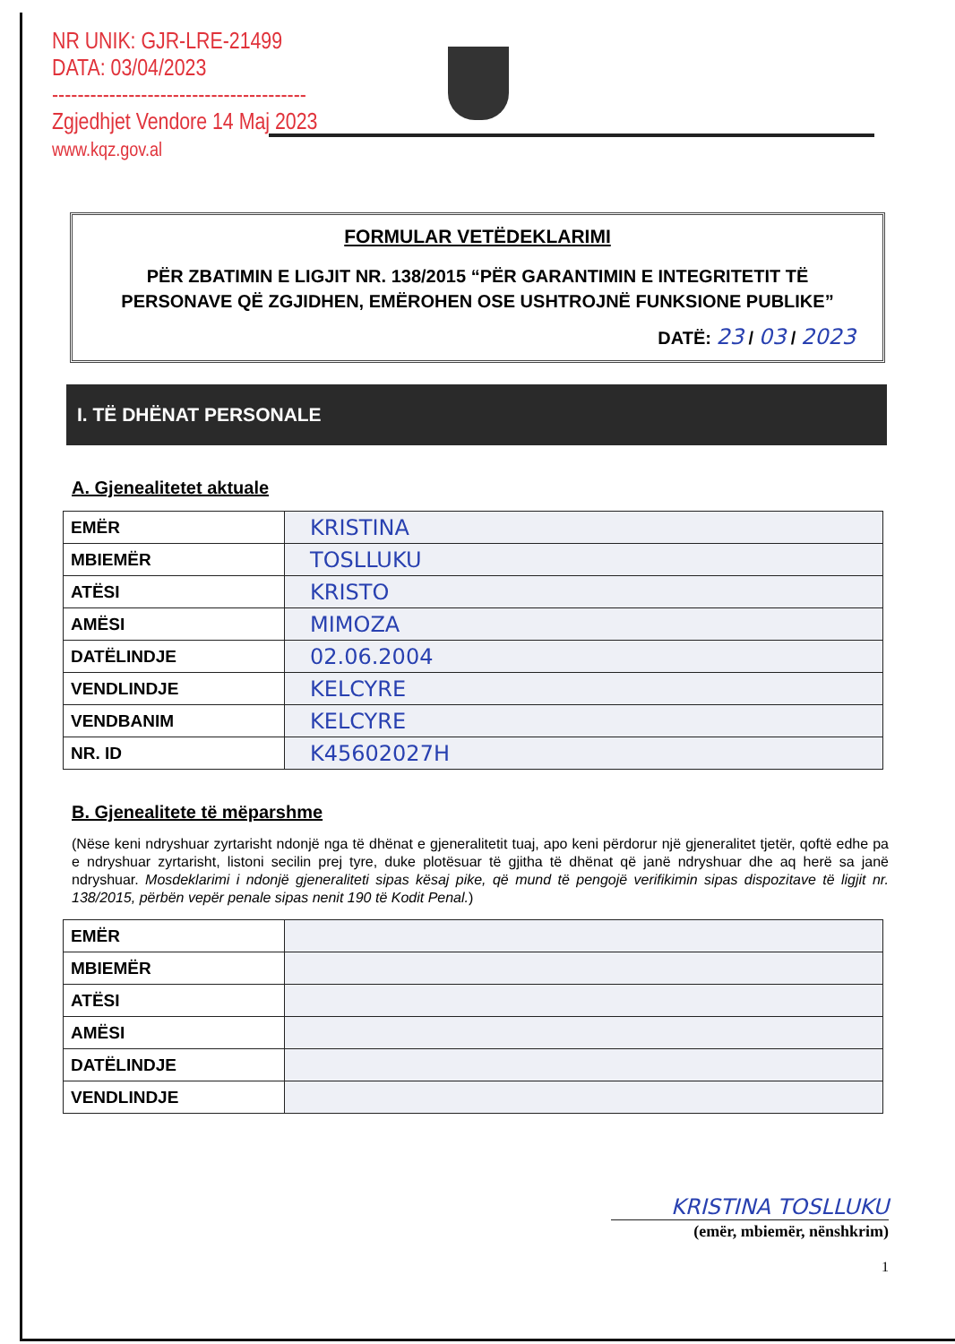NR UNIK: GJR-LRE-21499
DATA: 03/04/2023
----------------------------------------
Zgjedhjet Vendore 14 Maj 2023
www.kqz.gov.al
FORMULAR VETËDEKLARIMI
PËR ZBATIMIN E LIGJIT NR. 138/2015 “PËR GARANTIMIN E INTEGRITETIT TË PERSONAVE QË ZGJIDHEN, EMËROHEN OSE USHTROJNË FUNKSIONE PUBLIKE”
DATË: 23 / 03 / 2023
I. TË DHËNAT PERSONALE
A. Gjenealitetet aktuale
| EMËR | KRISTINA |
| MBIEMËR | TOSLLUKU |
| ATËSI | KRISTO |
| AMËSI | MIMOZA |
| DATËLINDJE | 02.06.2004 |
| VENDLINDJE | KELCYRE |
| VENDBANIM | KELCYRE |
| NR. ID | K45602027H |
B. Gjenealitete të mëparshme
(Nëse keni ndryshuar zyrtarisht ndonjë nga të dhënat e gjeneralitetit tuaj, apo keni përdorur një gjeneralitet tjetër, qoftë edhe pa e ndryshuar zyrtarisht, listoni secilin prej tyre, duke plotësuar të gjitha të dhënat që janë ndryshuar dhe aq herë sa janë ndryshuar. Mosdeklarimi i ndonjë gjeneraliteti sipas kësaj pike, që mund të pengojë verifikimin sipas dispozitave të ligjit nr. 138/2015, përbën vepër penale sipas nenit 190 të Kodit Penal.)
| EMËR | |
| MBIEMËR | |
| ATËSI | |
| AMËSI | |
| DATËLINDJE | |
| VENDLINDJE | |
KRISTINA TOSLLUKU
(emër, mbiemër, nënshkrim)
1